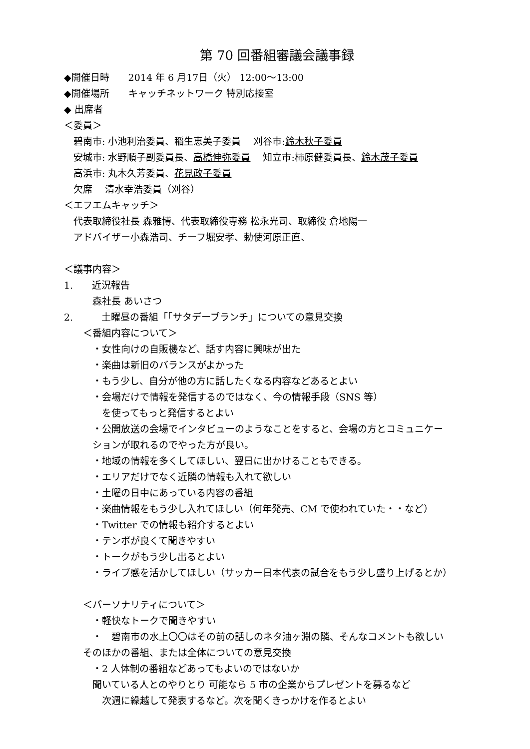第 70 回番組審議会議事録
◆開催日時　　2014 年 6 月17日（火） 12:00～13:00
◆開催場所　　キャッチネットワーク 特別応接室
◆ 出席者
＜委員＞
　碧南市: 小池利治委員、稲生恵美子委員　 刈谷市:鈴木秋子委員
　安城市: 水野順子副委員長、高橋伸弥委員　 知立市:柿原健委員長、鈴木茂子委員
　高浜市: 丸木久芳委員、花見政子委員
　欠席　 清水幸浩委員（刈谷）
＜エフエムキャッチ＞
　代表取締役社長 森雅博、代表取締役専務 松永光司、取締役 倉地陽一
　アドバイザー小森浩司、チーフ堀安孝、勅使河原正直、
＜議事内容＞
1.　　近況報告
　　　森社長 あいさつ
2.　　　土曜昼の番組「「サタデーブランチ」についての意見交換
　　＜番組内容について＞
　　　・女性向けの自販機など、話す内容に興味が出た
　　　・楽曲は新旧のバランスがよかった
　　　・もう少し、自分が他の方に話したくなる内容などあるとよい
　　　・会場だけで情報を発信するのではなく、今の情報手段（SNS 等）
　　　　を使ってもっと発信するとよい
　　　・公開放送の会場でインタビューのようなことをすると、会場の方とコミュニケー
　　　ションが取れるのでやった方が良い。
　　　・地域の情報を多くしてほしい、翌日に出かけることもできる。
　　　・エリアだけでなく近隣の情報も入れて欲しい
　　　・土曜の日中にあっている内容の番組
　　　・楽曲情報をもう少し入れてほしい（何年発売、CM で使われていた・・など）
　　　・Twitter での情報も紹介するとよい
　　　・テンポが良くて聞きやすい
　　　・トークがもう少し出るとよい
　　　・ライブ感を活かしてほしい（サッカー日本代表の試合をもう少し盛り上げるとか）
　　＜パーソナリティについて＞
　　　・軽快なトークで聞きやすい
　　　・　碧南市の水上〇〇はその前の話しのネタ油ヶ淵の隣、そんなコメントも欲しい
　　そのほかの番組、または全体についての意見交換
　　　・2 人体制の番組などあってもよいのではないか
　　　聞いている人とのやりとり 可能なら 5 市の企業からプレゼントを募るなど
　　　　次週に繰越して発表するなど。次を聞くきっかけを作るとよい